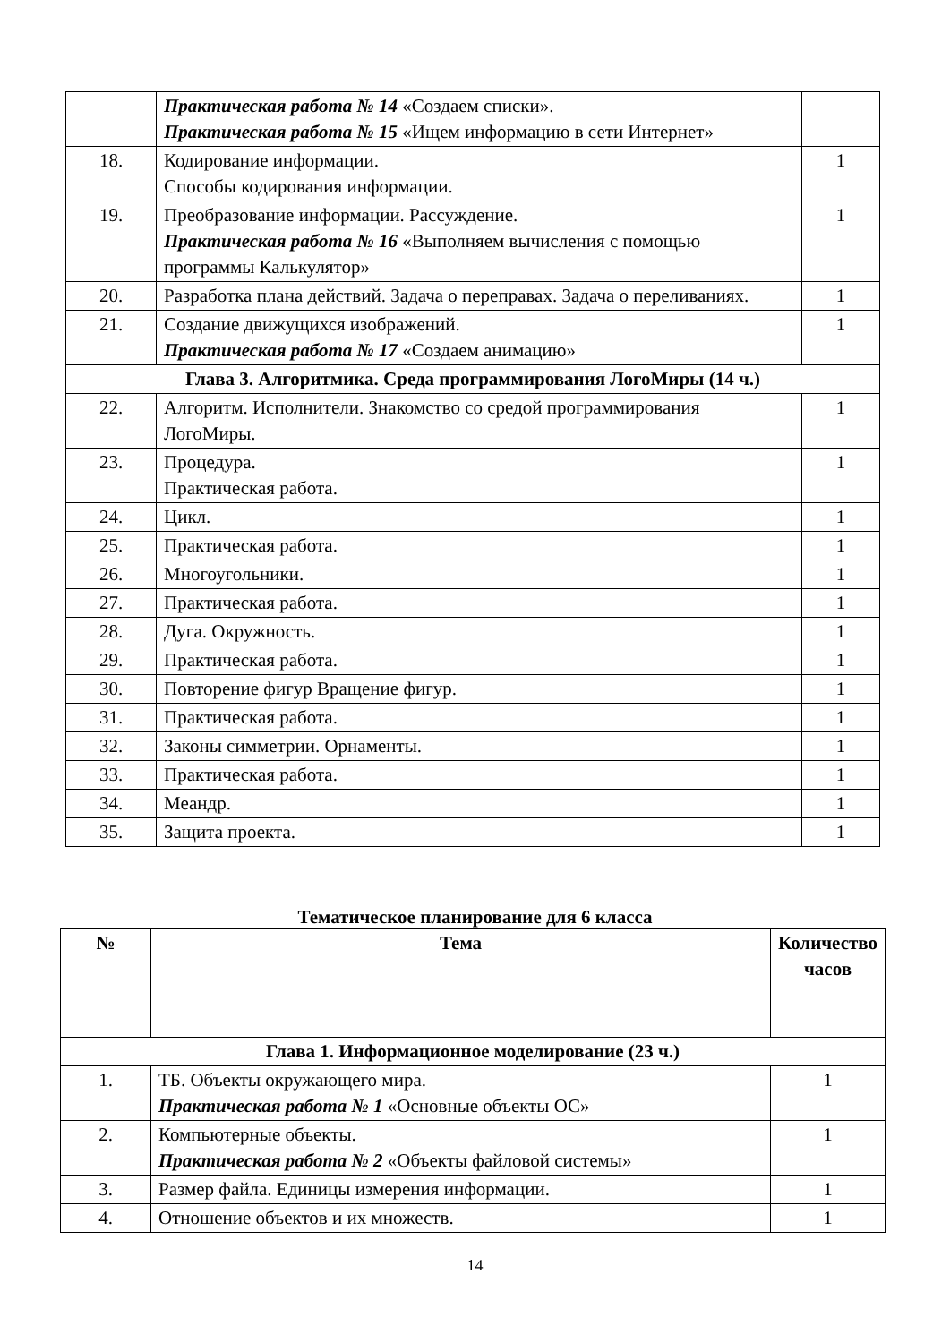| | Практическая работа № 14 «Создаем списки». Практическая работа № 15 «Ищем информацию в сети Интернет» | |
| 18. | Кодирование информации. Способы кодирования информации. | 1 |
| 19. | Преобразование информации. Рассуждение. Практическая работа № 16 «Выполняем вычисления с помощью программы Калькулятор» | 1 |
| 20. | Разработка плана действий. Задача о переправах. Задача о переливаниях. | 1 |
| 21. | Создание движущихся изображений. Практическая работа № 17 «Создаем анимацию» | 1 |
| Глава 3. Алгоритмика. Среда программирования ЛогоМиры (14 ч.) | | |
| 22. | Алгоритм. Исполнители. Знакомство со средой программирования ЛогоМиры. | 1 |
| 23. | Процедура. Практическая работа. | 1 |
| 24. | Цикл. | 1 |
| 25. | Практическая работа. | 1 |
| 26. | Многоугольники. | 1 |
| 27. | Практическая работа. | 1 |
| 28. | Дуга. Окружность. | 1 |
| 29. | Практическая работа. | 1 |
| 30. | Повторение фигур Вращение фигур. | 1 |
| 31. | Практическая работа. | 1 |
| 32. | Законы симметрии. Орнаменты. | 1 |
| 33. | Практическая работа. | 1 |
| 34. | Меандр. | 1 |
| 35. | Защита проекта. | 1 |
Тематическое планирование для 6 класса
| № | Тема | Количество часов |
| --- | --- | --- |
| Глава 1. Информационное моделирование (23 ч.) | | |
| 1. | ТБ. Объекты окружающего мира. Практическая работа № 1 «Основные объекты ОС» | 1 |
| 2. | Компьютерные объекты. Практическая работа № 2 «Объекты файловой системы» | 1 |
| 3. | Размер файла. Единицы измерения информации. | 1 |
| 4. | Отношение объектов и их множеств. | 1 |
14